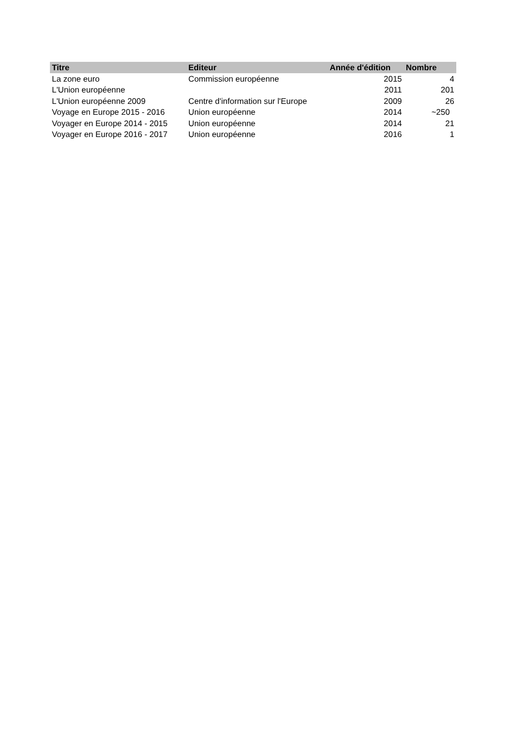| Titre | Editeur | Année d'édition | Nombre |
| --- | --- | --- | --- |
| La zone euro | Commission européenne | 2015 | 4 |
| L'Union européenne | | 2011 | 201 |
| L'Union européenne 2009 | Centre d'information sur l'Europe | 2009 | 26 |
| Voyage en Europe 2015 - 2016 | Union européenne | 2014 | ~250 |
| Voyager en Europe 2014 - 2015 | Union européenne | 2014 | 21 |
| Voyager en Europe 2016 - 2017 | Union européenne | 2016 | 1 |